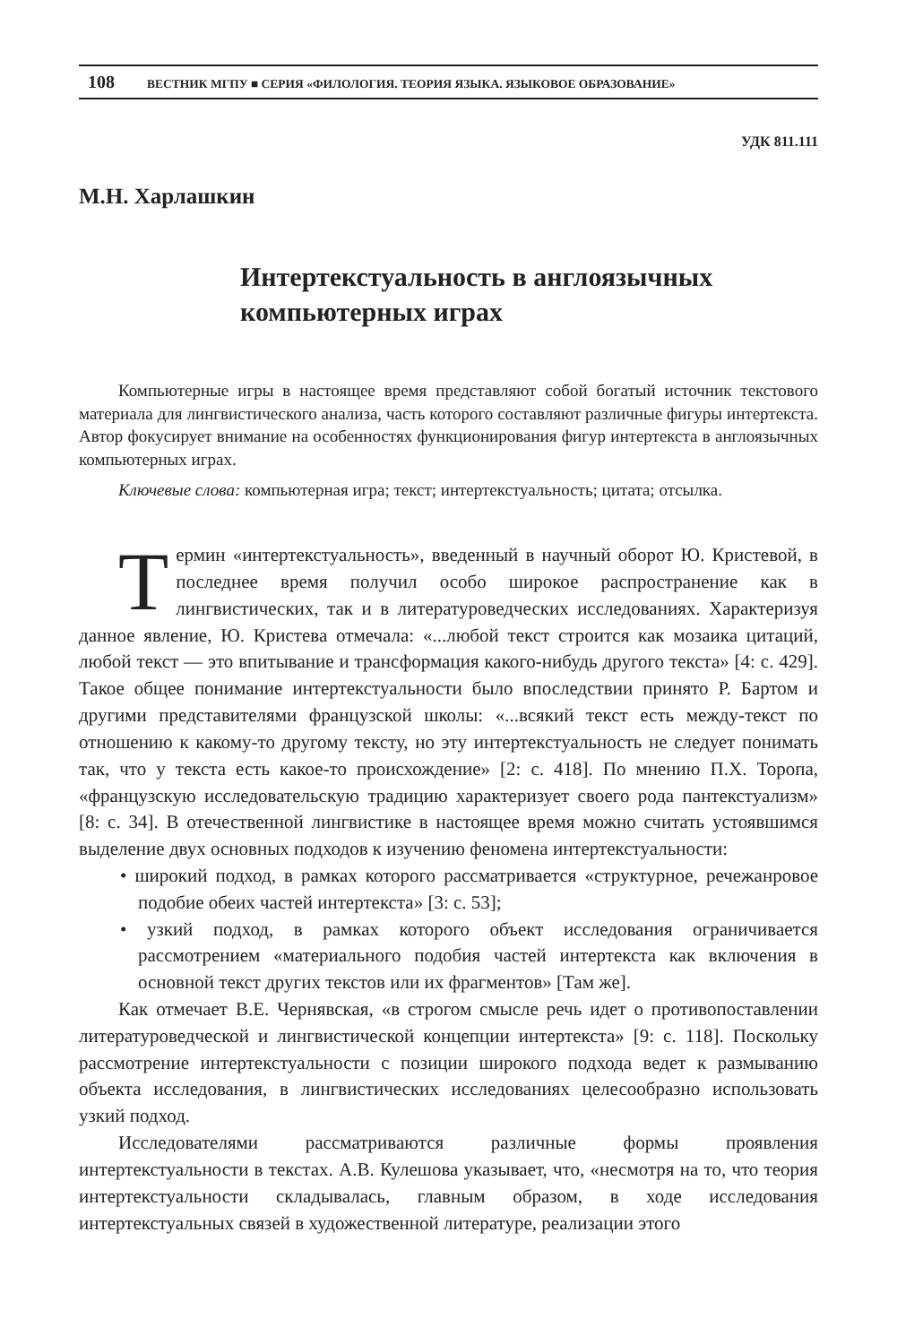108 ВЕСТНИК МГПУ ■ СЕРИЯ «ФИЛОЛОГИЯ. ТЕОРИЯ ЯЗЫКА. ЯЗЫКОВОЕ ОБРАЗОВАНИЕ»
УДК 811.111
М.Н. Харлашкин
Интертекстуальность в англоязычных компьютерных играх
Компьютерные игры в настоящее время представляют собой богатый источник текстового материала для лингвистического анализа, часть которого составляют различные фигуры интертекста. Автор фокусирует внимание на особенностях функционирования фигур интертекста в англоязычных компьютерных играх.
Ключевые слова: компьютерная игра; текст; интертекстуальность; цитата; отсылка.
Термин «интертекстуальность», введенный в научный оборот Ю. Кристевой, в последнее время получил особо широкое распространение как в лингвистических, так и в литературоведческих исследованиях. Характеризуя данное явление, Ю. Кристева отмечала: «...любой текст строится как мозаика цитаций, любой текст — это впитывание и трансформация какого-нибудь другого текста» [4: с. 429]. Такое общее понимание интертекстуальности было впоследствии принято Р. Бартом и другими представителями французской школы: «...всякий текст есть между-текст по отношению к какому-то другому тексту, но эту интертекстуальность не следует понимать так, что у текста есть какое-то происхождение» [2: с. 418]. По мнению П.Х. Торопа, «французскую исследовательскую традицию характеризует своего рода пантекстуализм» [8: с. 34]. В отечественной лингвистике в настоящее время можно считать устоявшимся выделение двух основных подходов к изучению феномена интертекстуальности:
• широкий подход, в рамках которого рассматривается «структурное, речежанровое подобие обеих частей интертекста» [3: с. 53];
• узкий подход, в рамках которого объект исследования ограничивается рассмотрением «материального подобия частей интертекста как включения в основной текст других текстов или их фрагментов» [Там же].
Как отмечает В.Е. Чернявская, «в строгом смысле речь идет о противопоставлении литературоведческой и лингвистической концепции интертекста» [9: с. 118]. Поскольку рассмотрение интертекстуальности с позиции широкого подхода ведет к размыванию объекта исследования, в лингвистических исследованиях целесообразно использовать узкий подход.
Исследователями рассматриваются различные формы проявления интертекстуальности в текстах. А.В. Кулешова указывает, что, «несмотря на то, что теория интертекстуальности складывалась, главным образом, в ходе исследования интертекстуальных связей в художественной литературе, реализации этого